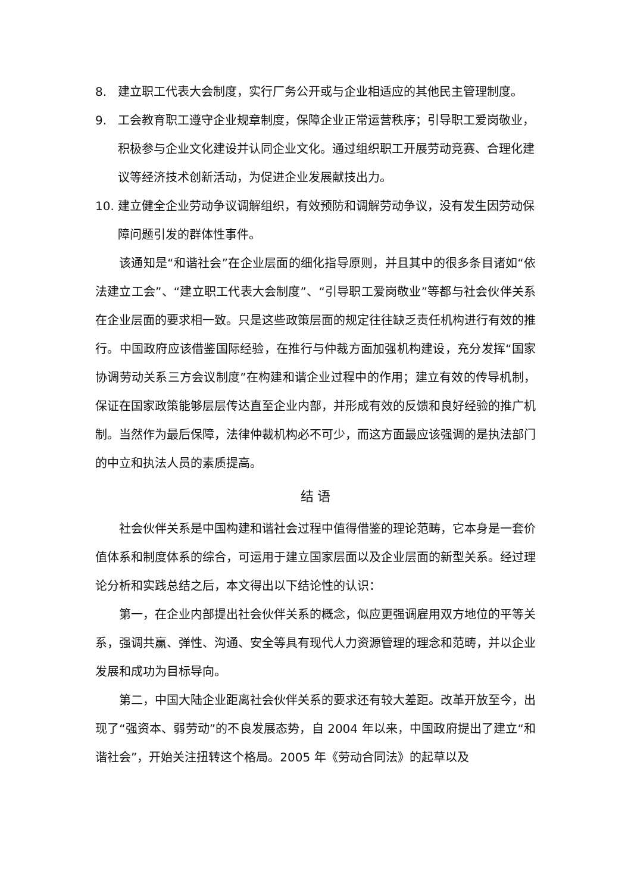8. 建立职工代表大会制度，实行厂务公开或与企业相适应的其他民主管理制度。
9. 工会教育职工遵守企业规章制度，保障企业正常运营秩序；引导职工爱岗敬业，积极参与企业文化建设并认同企业文化。通过组织职工开展劳动竞赛、合理化建议等经济技术创新活动，为促进企业发展献技出力。
10. 建立健全企业劳动争议调解组织，有效预防和调解劳动争议，没有发生因劳动保障问题引发的群体性事件。
该通知是“和谐社会”在企业层面的细化指导原则，并且其中的很多条目诸如“依法建立工会”、“建立职工代表大会制度”、“引导职工爱岗敬业”等都与社会伙伴关系在企业层面的要求相一致。只是这些政策层面的规定往往缺乏责任机构进行有效的推行。中国政府应该借鉴国际经验，在推行与仲裁方面加强机构建设，充分发挥“国家协调劳动关系三方会议制度”在构建和谐企业过程中的作用；建立有效的传导机制，保证在国家政策能够层层传达直至企业内部，并形成有效的反馈和良好经验的推广机制。当然作为最后保障，法律仲裁机构必不可少，而这方面最应该强调的是执法部门的中立和执法人员的素质提高。
结 语
社会伙伴关系是中国构建和谐社会过程中值得借鉴的理论范畴，它本身是一套价值体系和制度体系的综合，可运用于建立国家层面以及企业层面的新型关系。经过理论分析和实践总结之后，本文得出以下结论性的认识：
第一，在企业内部提出社会伙伴关系的概念，似应更强调雇用双方地位的平等关系，强调共赢、弹性、沟通、安全等具有现代人力资源管理的理念和范畴，并以企业发展和成功为目标导向。
第二，中国大陆企业距离社会伙伴关系的要求还有较大差距。改革开放至今，出现了“强资本、弱劳动”的不良发展态势，自 2004 年以来，中国政府提出了建立“和谐社会”，开始关注扭转这个格局。2005 年《劳动合同法》的起草以及